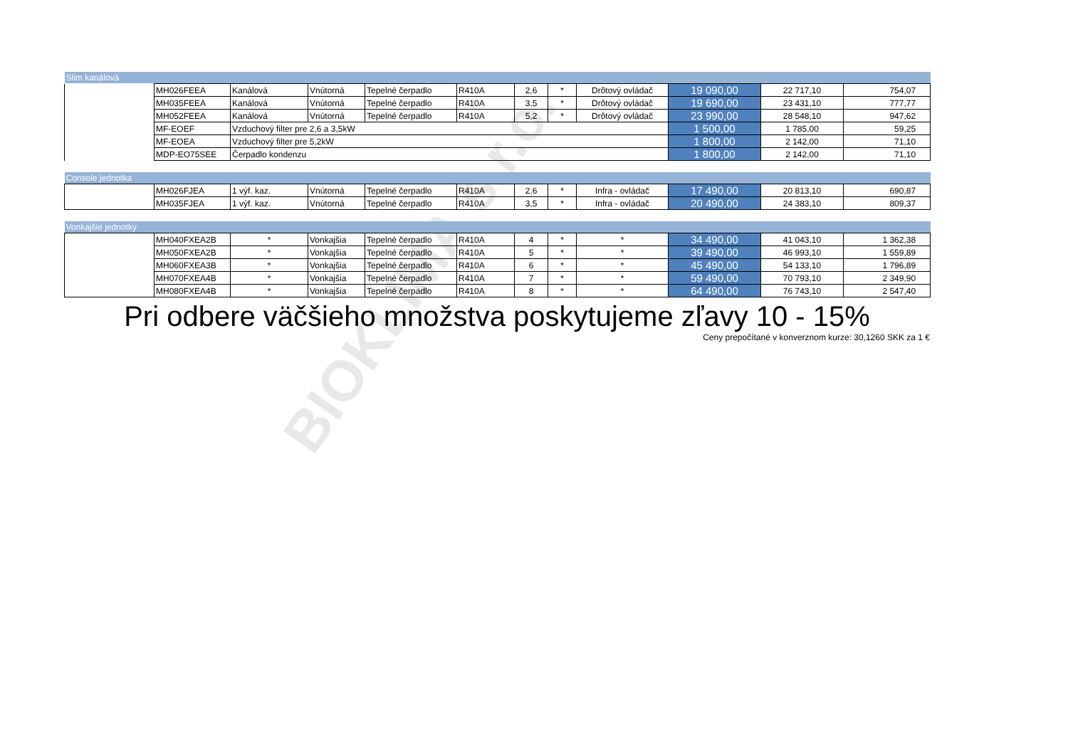BIOKLIMA s.r.o.
| Slim kanálová | | | | | | | | | | | |
| | MH026FEEA | Kanálová | Vnútorná | Tepelné čerpadlo | R410A | 2,6 | * | Drôtový ovládač | 19 090,00 | 22 717,10 | 754,07 |
| | MH035FEEA | Kanálová | Vnútorná | Tepelné čerpadlo | R410A | 3,5 | * | Drôtový ovládač | 19 690,00 | 23 431,10 | 777,77 |
| | MH052FEEA | Kanálová | Vnútorná | Tepelné čerpadlo | R410A | 5,2 | * | Drôtový ovládač | 23 990,00 | 28 548,10 | 947,62 |
| | MF-EOEF | Vzduchový filter pre 2,6 a 3,5kW | | | | | | | 1 500,00 | 1 785,00 | 59,25 |
| | MF-EOEA | Vzduchový filter pre 5,2kW | | | | | | | 1 800,00 | 2 142,00 | 71,10 |
| | MDP-EO75SEE | Čerpadlo kondenzu | | | | | | | 1 800,00 | 2 142,00 | 71,10 |
| Console jednotka | | | | | | | | | | | |
| | MH026FJEA | 1 výf. kaz. | Vnútorná | Tepelné čerpadlo | R410A | 2,6 | * | Infra - ovládač | 17 490,00 | 20 813,10 | 690,87 |
| | MH035FJEA | 1 výf. kaz. | Vnútorná | Tepelné čerpadlo | R410A | 3,5 | * | Infra - ovládač | 20 490,00 | 24 383,10 | 809,37 |
| Vonkajšie jednotky | | | | | | | | | | | |
| | MH040FXEA2B | * | Vonkajšia | Tepelné čerpadlo | R410A | 4 | * | * | 34 490,00 | 41 043,10 | 1 362,38 |
| | MH050FXEA2B | * | Vonkajšia | Tepelné čerpadlo | R410A | 5 | * | * | 39 490,00 | 46 993,10 | 1 559,89 |
| | MH060FXEA3B | * | Vonkajšia | Tepelné čerpadlo | R410A | 6 | * | * | 45 490,00 | 54 133,10 | 1 796,89 |
| | MH070FXEA4B | * | Vonkajšia | Tepelné čerpadlo | R410A | 7 | * | * | 59 490,00 | 70 793,10 | 2 349,90 |
| | MH080FXEA4B | * | Vonkajšia | Tepelné čerpadlo | R410A | 8 | * | * | 64 490,00 | 76 743,10 | 2 547,40 |
Pri odbere väčšieho množstva poskytujeme zľavy 10 - 15%
Ceny prepočítané v konverznom kurze: 30,1260 SKK za 1 €